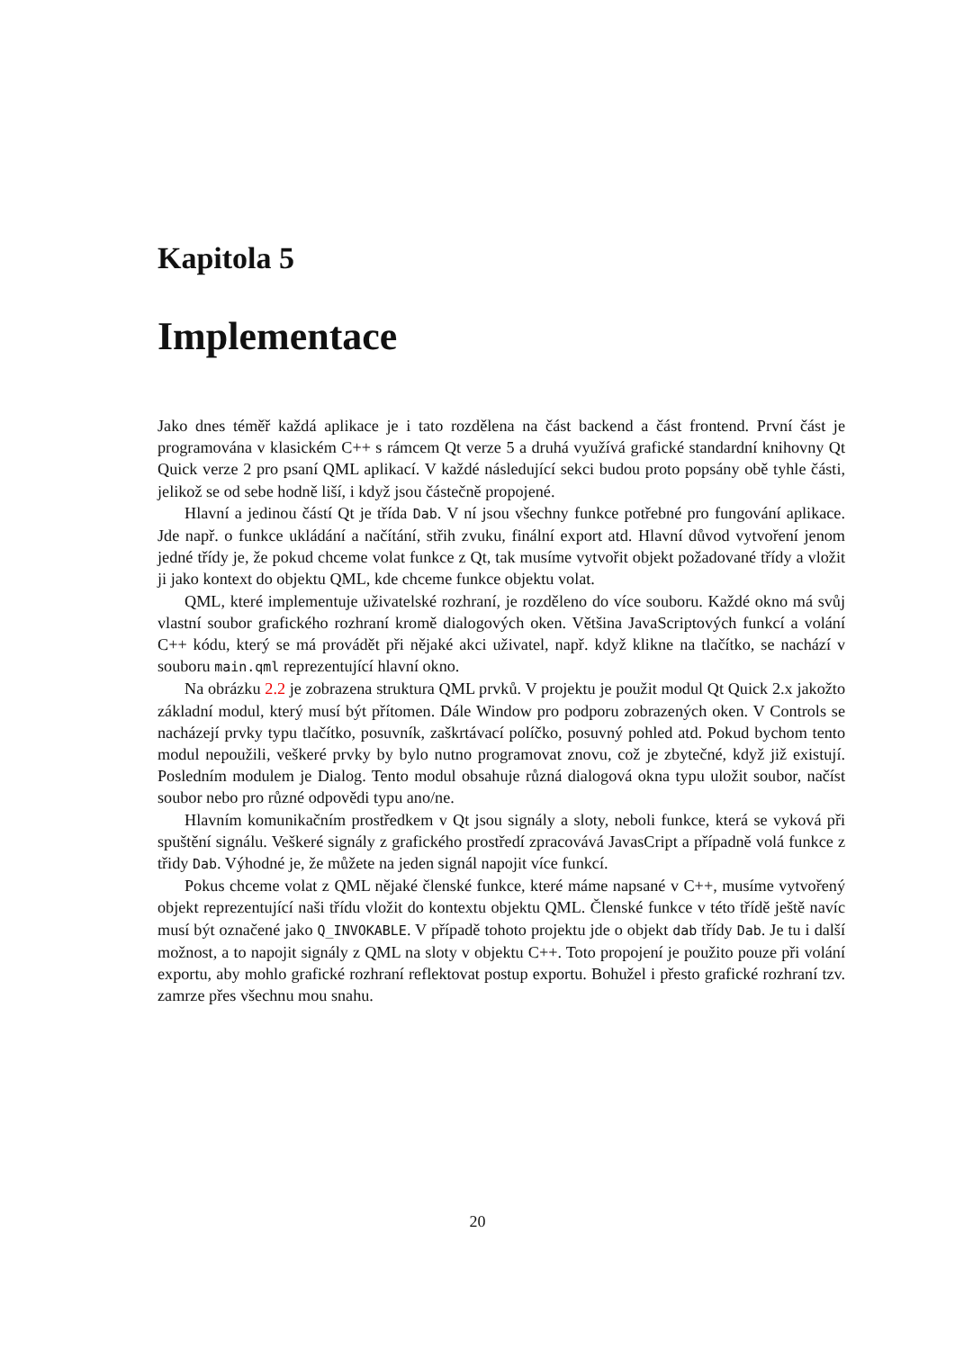Kapitola 5
Implementace
Jako dnes téměř každá aplikace je i tato rozdělena na část backend a část frontend. První část je programována v klasickém C++ s rámcem Qt verze 5 a druhá využívá grafické standardní knihovny Qt Quick verze 2 pro psaní QML aplikací. V každé následující sekci budou proto popsány obě tyhle části, jelikož se od sebe hodně liší, i když jsou částečně propojené.
Hlavní a jedinou částí Qt je třída Dab. V ní jsou všechny funkce potřebné pro fungování aplikace. Jde např. o funkce ukládání a načítání, střih zvuku, finální export atd. Hlavní důvod vytvoření jenom jedné třídy je, že pokud chceme volat funkce z Qt, tak musíme vytvořit objekt požadované třídy a vložit ji jako kontext do objektu QML, kde chceme funkce objektu volat.
QML, které implementuje uživatelské rozhraní, je rozděleno do více souboru. Každé okno má svůj vlastní soubor grafického rozhraní kromě dialogových oken. Většina JavaScriptových funkcí a volání C++ kódu, který se má provádět při nějaké akci uživatel, např. když klikne na tlačítko, se nachází v souboru main.qml reprezentující hlavní okno.
Na obrázku 2.2 je zobrazena struktura QML prvků. V projektu je použit modul Qt Quick 2.x jakožto základní modul, který musí být přítomen. Dále Window pro podporu zobrazených oken. V Controls se nacházejí prvky typu tlačítko, posuvník, zaškrtávací políčko, posuvný pohled atd. Pokud bychom tento modul nepoužili, veškeré prvky by bylo nutno programovat znovu, což je zbytečné, když již existují. Posledním modulem je Dialog. Tento modul obsahuje různá dialogová okna typu uložit soubor, načíst soubor nebo pro různé odpovědi typu ano/ne.
Hlavním komunikačním prostředkem v Qt jsou signály a sloty, neboli funkce, která se vyková při spuštění signálu. Veškeré signály z grafického prostředí zpracovává JavasCript a případně volá funkce z třidy Dab. Výhodné je, že můžete na jeden signál napojit více funkcí.
Pokus chceme volat z QML nějaké členské funkce, které máme napsané v C++, musíme vytvořený objekt reprezentující naši třídu vložit do kontextu objektu QML. Členské funkce v této třídě ještě navíc musí být označené jako Q_INVOKABLE. V případě tohoto projektu jde o objekt dab třídy Dab. Je tu i další možnost, a to napojit signály z QML na sloty v objektu C++. Toto propojení je použito pouze při volání exportu, aby mohlo grafické rozhraní reflektovat postup exportu. Bohužel i přesto grafické rozhraní tzv. zamrze přes všechnu mou snahu.
20